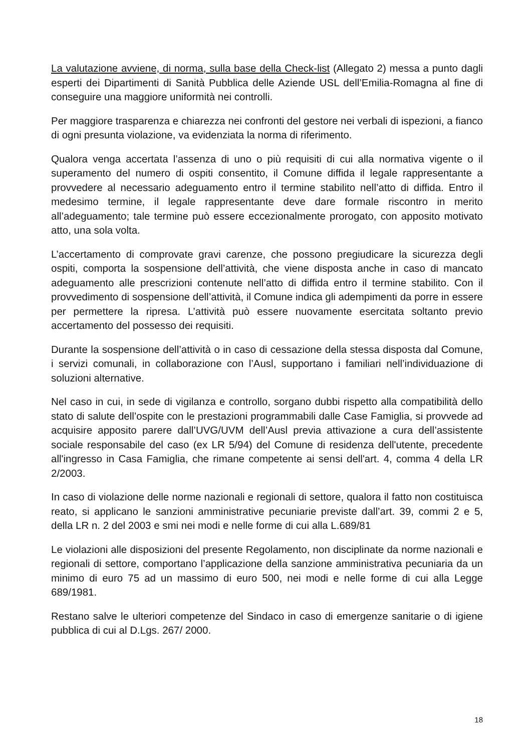La valutazione avviene, di norma, sulla base della Check-list (Allegato 2) messa a punto dagli esperti dei Dipartimenti di Sanità Pubblica delle Aziende USL dell’Emilia-Romagna al fine di conseguire una maggiore uniformità nei controlli.
Per maggiore trasparenza e chiarezza nei confronti del gestore nei verbali di ispezioni, a fianco di ogni presunta violazione, va evidenziata la norma di riferimento.
Qualora venga accertata l’assenza di uno o più requisiti di cui alla normativa vigente o il superamento del numero di ospiti consentito, il Comune diffida il legale rappresentante a provvedere al necessario adeguamento entro il termine stabilito nell’atto di diffida. Entro il medesimo termine, il legale rappresentante deve dare formale riscontro in merito all’adeguamento; tale termine può essere eccezionalmente prorogato, con apposito motivato atto, una sola volta.
L’accertamento di comprovate gravi carenze, che possono pregiudicare la sicurezza degli ospiti, comporta la sospensione dell’attività, che viene disposta anche in caso di mancato adeguamento alle prescrizioni contenute nell’atto di diffida entro il termine stabilito. Con il provvedimento di sospensione dell’attività, il Comune indica gli adempimenti da porre in essere per permettere la ripresa. L’attività può essere nuovamente esercitata soltanto previo accertamento del possesso dei requisiti.
Durante la sospensione dell’attività o in caso di cessazione della stessa disposta dal Comune, i servizi comunali, in collaborazione con l’Ausl, supportano i familiari nell’individuazione di soluzioni alternative.
Nel caso in cui, in sede di vigilanza e controllo, sorgano dubbi rispetto alla compatibilità dello stato di salute dell’ospite con le prestazioni programmabili dalle Case Famiglia, si provvede ad acquisire apposito parere dall’UVG/UVM dell’Ausl previa attivazione a cura dell’assistente sociale responsabile del caso (ex LR 5/94) del Comune di residenza dell'utente, precedente all'ingresso in Casa Famiglia, che rimane competente ai sensi dell'art. 4, comma 4 della LR 2/2003.
In caso di violazione delle norme nazionali e regionali di settore, qualora il fatto non costituisca reato, si applicano le sanzioni amministrative pecuniarie previste dall’art. 39, commi 2 e 5, della LR n. 2 del 2003 e smi nei modi e nelle forme di cui alla L.689/81
Le violazioni alle disposizioni del presente Regolamento, non disciplinate da norme nazionali e regionali di settore, comportano l’applicazione della sanzione amministrativa pecuniaria da un minimo di euro 75 ad un massimo di euro 500, nei modi e nelle forme di cui alla Legge 689/1981.
Restano salve le ulteriori competenze del Sindaco in caso di emergenze sanitarie o di igiene pubblica di cui al D.Lgs. 267/ 2000.
18